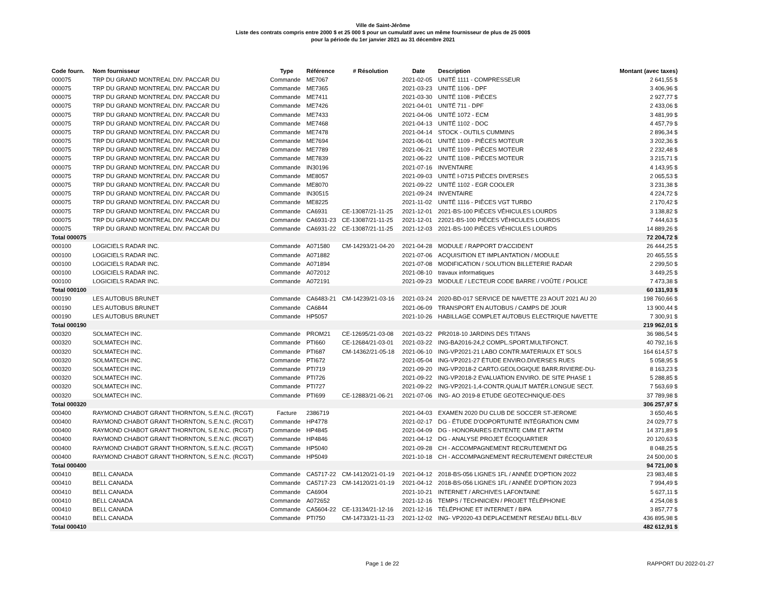Ville de Saint-Jérôme
Liste des contrats compris entre 2000 $ et 25 000 $ pour un cumulatif avec un même fournisseur de plus de 25 000$
pour la période du 1er janvier 2021 au 31 décembre 2021
| Code fourn. | Nom fournisseur | Type | Référence | # Résolution | Date | Description | Montant (avec taxes) |
| --- | --- | --- | --- | --- | --- | --- | --- |
| 000075 | TRP DU GRAND MONTREAL DIV. PACCAR DU | Commande | ME7067 | | 2021-02-05 | UNITÉ 1111 - COMPRESSEUR | 2 641,55 $ |
| 000075 | TRP DU GRAND MONTREAL DIV. PACCAR DU | Commande | ME7365 | | 2021-03-23 | UNITÉ 1106 - DPF | 3 406,96 $ |
| 000075 | TRP DU GRAND MONTREAL DIV. PACCAR DU | Commande | ME7411 | | 2021-03-30 | UNITÉ 1108 - PIÈCES | 2 927,77 $ |
| 000075 | TRP DU GRAND MONTREAL DIV. PACCAR DU | Commande | ME7426 | | 2021-04-01 | UNITÉ 711 - DPF | 2 433,06 $ |
| 000075 | TRP DU GRAND MONTREAL DIV. PACCAR DU | Commande | ME7433 | | 2021-04-06 | UNITÉ 1072 - ECM | 3 481,99 $ |
| 000075 | TRP DU GRAND MONTREAL DIV. PACCAR DU | Commande | ME7468 | | 2021-04-13 | UNITÉ 1102 - DOC | 4 457,79 $ |
| 000075 | TRP DU GRAND MONTREAL DIV. PACCAR DU | Commande | ME7478 | | 2021-04-14 | STOCK - OUTILS CUMMINS | 2 896,34 $ |
| 000075 | TRP DU GRAND MONTREAL DIV. PACCAR DU | Commande | ME7694 | | 2021-06-01 | UNITÉ 1109 - PIÈCES MOTEUR | 3 202,36 $ |
| 000075 | TRP DU GRAND MONTREAL DIV. PACCAR DU | Commande | ME7789 | | 2021-06-21 | UNITÉ 1109 - PIÈCES MOTEUR | 2 232,48 $ |
| 000075 | TRP DU GRAND MONTREAL DIV. PACCAR DU | Commande | ME7839 | | 2021-06-22 | UNITÉ 1108 - PIÈCES MOTEUR | 3 215,71 $ |
| 000075 | TRP DU GRAND MONTREAL DIV. PACCAR DU | Commande | IN30196 | | 2021-07-16 | INVENTAIRE | 4 143,95 $ |
| 000075 | TRP DU GRAND MONTREAL DIV. PACCAR DU | Commande | ME8057 | | 2021-09-03 | UNITÉ I-0715 PIÈCES DIVERSES | 2 065,53 $ |
| 000075 | TRP DU GRAND MONTREAL DIV. PACCAR DU | Commande | ME8070 | | 2021-09-22 | UNITÉ 1102 - EGR COOLER | 3 231,38 $ |
| 000075 | TRP DU GRAND MONTREAL DIV. PACCAR DU | Commande | IN30515 | | 2021-09-24 | INVENTAIRE | 4 224,72 $ |
| 000075 | TRP DU GRAND MONTREAL DIV. PACCAR DU | Commande | ME8225 | | 2021-11-02 | UNITÉ 1116 - PIÈCES VGT TURBO | 2 170,42 $ |
| 000075 | TRP DU GRAND MONTREAL DIV. PACCAR DU | Commande | CA6931 | CE-13087/21-11-25 | 2021-12-01 | 2021-BS-100 PIÈCES VÉHICULES LOURDS | 3 138,82 $ |
| 000075 | TRP DU GRAND MONTREAL DIV. PACCAR DU | Commande | CA6931-23 | CE-13087/21-11-25 | 2021-12-01 | 22021-BS-100 PIÈCES VÉHICULES LOURDS | 7 444,63 $ |
| 000075 | TRP DU GRAND MONTREAL DIV. PACCAR DU | Commande | CA6931-22 | CE-13087/21-11-25 | 2021-12-03 | 2021-BS-100 PIÈCES VÉHICULES LOURDS | 14 889,26 $ |
| Total 000075 | | | | | | | 72 204,72 $ |
| 000100 | LOGICIELS RADAR INC. | Commande | A071580 | CM-14293/21-04-20 | 2021-04-28 | MODULE / RAPPORT D'ACCIDENT | 26 444,25 $ |
| 000100 | LOGICIELS RADAR INC. | Commande | A071882 | | 2021-07-06 | ACQUISITION ET IMPLANTATION / MODULE | 20 465,55 $ |
| 000100 | LOGICIELS RADAR INC. | Commande | A071894 | | 2021-07-08 | MODIFICATION / SOLUTION BILLETERIE RADAR | 2 299,50 $ |
| 000100 | LOGICIELS RADAR INC. | Commande | A072012 | | 2021-08-10 | travaux informatiques | 3 449,25 $ |
| 000100 | LOGICIELS RADAR INC. | Commande | A072191 | | 2021-09-23 | MODULE / LECTEUR CODE BARRE / VOÛTE / POLICE | 7 473,38 $ |
| Total 000100 | | | | | | | 60 131,93 $ |
| 000190 | LES AUTOBUS BRUNET | Commande | CA6483-21 | CM-14239/21-03-16 | 2021-03-24 | 2020-BD-017 SERVICE DE NAVETTE 23 AOUT 2021 AU 20 | 198 760,66 $ |
| 000190 | LES AUTOBUS BRUNET | Commande | CA6844 | | 2021-06-09 | TRANSPORT EN AUTOBUS / CAMPS DE JOUR | 13 900,44 $ |
| 000190 | LES AUTOBUS BRUNET | Commande | HP5057 | | 2021-10-26 | HABILLAGE COMPLET AUTOBUS ELECTRIQUE NAVETTE | 7 300,91 $ |
| Total 000190 | | | | | | | 219 962,01 $ |
| 000320 | SOLMATECH INC. | Commande | PROM21 | CE-12695/21-03-08 | 2021-03-22 | PR2018-10 JARDINS DES TITANS | 36 986,54 $ |
| 000320 | SOLMATECH INC. | Commande | PTI660 | CE-12684/21-03-01 | 2021-03-22 | ING-BA2016-24,2 COMPL.SPORT.MULTIFONCT. | 40 792,16 $ |
| 000320 | SOLMATECH INC. | Commande | PTI687 | CM-14362/21-05-18 | 2021-06-10 | ING-VP2021-21 LABO CONTR.MATERIAUX ET SOLS | 164 614,57 $ |
| 000320 | SOLMATECH INC. | Commande | PTI672 | | 2021-05-04 | ING-VP2021-27 ÉTUDE ENVIRO.DIVERSES RUES | 5 058,95 $ |
| 000320 | SOLMATECH INC. | Commande | PTI719 | | 2021-09-20 | ING-VP2018-2 CARTO.GEOLOGIQUE BARR.RIVIERE-DU- | 8 163,23 $ |
| 000320 | SOLMATECH INC. | Commande | PTI726 | | 2021-09-22 | ING-VP2018-2 EVALUATION ENVIRO. DE SITE PHASE 1 | 5 288,85 $ |
| 000320 | SOLMATECH INC. | Commande | PTI727 | | 2021-09-22 | ING-VP2021-1,4-CONTR.QUALIT MATÉR.LONGUE SECT. | 7 563,69 $ |
| 000320 | SOLMATECH INC. | Commande | PTI699 | CE-12883/21-06-21 | 2021-07-06 | ING- AO 2019-8 ETUDE GEOTECHNIQUE-DES | 37 789,98 $ |
| Total 000320 | | | | | | | 306 257,97 $ |
| 000400 | RAYMOND CHABOT GRANT THORNTON, S.E.N.C. (RCGT) | Facture | 2386719 | | 2021-04-03 | EXAMEN 2020 DU CLUB DE SOCCER ST-JEROME | 3 650,46 $ |
| 000400 | RAYMOND CHABOT GRANT THORNTON, S.E.N.C. (RCGT) | Commande | HP4778 | | 2021-02-17 | DG - ÉTUDE D'OOPORTUNITÉ INTÉGRATION CMM | 24 029,77 $ |
| 000400 | RAYMOND CHABOT GRANT THORNTON, S.E.N.C. (RCGT) | Commande | HP4845 | | 2021-04-09 | DG - HONORAIRES ENTENTE CMM ET ARTM | 14 371,89 $ |
| 000400 | RAYMOND CHABOT GRANT THORNTON, S.E.N.C. (RCGT) | Commande | HP4846 | | 2021-04-12 | DG - ANALYSE PROJET ÉCOQUARTIER | 20 120,63 $ |
| 000400 | RAYMOND CHABOT GRANT THORNTON, S.E.N.C. (RCGT) | Commande | HP5040 | | 2021-09-28 | CH - ACCOMPAGNEMENT RECRUTEMENT DG | 8 048,25 $ |
| 000400 | RAYMOND CHABOT GRANT THORNTON, S.E.N.C. (RCGT) | Commande | HP5049 | | 2021-10-18 | CH - ACCOMPAGNEMENT RECRUTEMENT DIRECTEUR | 24 500,00 $ |
| Total 000400 | | | | | | | 94 721,00 $ |
| 000410 | BELL CANADA | Commande | CA5717-22 | CM-14120/21-01-19 | 2021-04-12 | 2018-BS-056 LIGNES 1FL / ANNÉE D'OPTION 2022 | 23 983,48 $ |
| 000410 | BELL CANADA | Commande | CA5717-23 | CM-14120/21-01-19 | 2021-04-12 | 2018-BS-056 LIGNES 1FL / ANNÉE D'OPTION 2023 | 7 994,49 $ |
| 000410 | BELL CANADA | Commande | CA6904 | | 2021-10-21 | INTERNET / ARCHIVES LAFONTAINE | 5 627,11 $ |
| 000410 | BELL CANADA | Commande | A072652 | | 2021-12-16 | TEMPS / TECHNICIEN / PROJET TÉLÉPHONIE | 4 254,08 $ |
| 000410 | BELL CANADA | Commande | CA5604-22 | CE-13134/21-12-16 | 2021-12-16 | TÉLÉPHONE ET INTERNET / BIPA | 3 857,77 $ |
| 000410 | BELL CANADA | Commande | PTI750 | CM-14733/21-11-23 | 2021-12-02 | ING- VP2020-43 DEPLACEMENT RESEAU BELL-BLV | 436 895,98 $ |
| Total 000410 | | | | | | | 482 612,91 $ |
Page 1 de 22 RAPPORT DU 2022-01-27